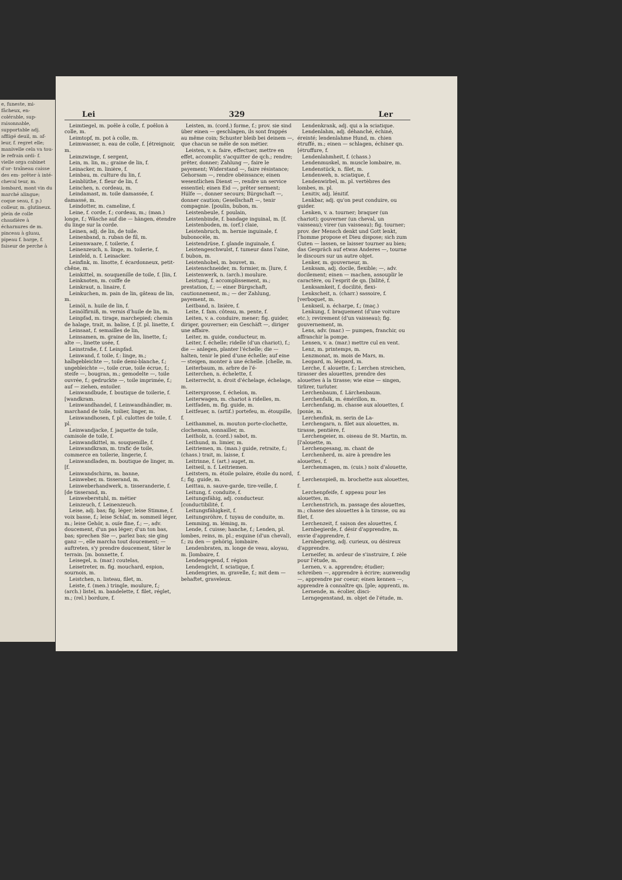e, funeste, mi- fâcheux, en- colérable, sup- raisonnable, supportable adj. affligé deuil, m. af- leur, f. regret elle; manivelle cela va tou- le refrain ordi- f. vielle orga cabinet d'or- traîneau caisse des em- prêter à inté- cheval teur, m. lombard, mont vin du marché alingue; coque seau, f. p.) colleur, m. glutineux. plein de colle chaudière à écharnures de m. pinceau à gluau, pipeau f. barge, f. faiseur de perche à
Lei 329 Ler
Leimtiegel, m. poêle à colle, f. poêlon à colle, m.
Leimtopf, m. pot à colle, m.
Leimwasser, n. eau de colle, f. [étreignoir, m.
Leimzwinge, f. sergent,
Lein, m. lin, m.; graine de lin, f.
Leinacker, m. linière, f.
Leinbau, m. culture du lin, f.
Leinblüthe, f. fleur de lin, f.
Leinchen, n. cordeau, m.
Leindamast, m. toile damassée, f. damassé, m.
Leindotter, m. cameline, f.
Leine, f. corde, f.; cordeau, m.; (man.) longe, f.; Wäsche auf die — hängen, étendre du linge sur la corde.
Leinen, adj. de lin, de toile.
Leinenband, n. ruban de fil, m.
Leinenwaare, f. toilerie, f.
Leinenzeuch, n. linge, m. toilerie, f.
Leinfeld, n. f. Leinacker.
Leinfink, m. linotte, f. écardonneux, petit-chêne, m.
Leinkittel, m. souquenille de toile, f. [lin, f.
Leinknoten, m. coiffe de
Leinkraut, n. linaire, f.
Leinkuchen, m. pain de lin, gâteau de lin, m.
Leinöl, n. huile de lin, f.
Leinölfirniß, m. vernis d'huile de lin, m.
Leinpfad, m. tirage, marchepied; chemin de halage, trait, m. balise, f. [f. pl. linette, f.
Leinsaat, f. semailles de lin,
Leinsamen, m. graine de lin, linette, f.; alte —, linette usée, f.
Leinstraße, f. f. Leinpfad.
Leinwand, f. toile, f.: linge, m.; halbgebleichte —, toile demi-blanche, f.; ungebleichte —, toile crue, toile écrue, f.; steife —, bougran, m.; gemodelte —, toile ouvrée, f.; gedruckte —, toile imprimée, f.; auf — ziehen, entoiler.
Leinwandbude, f. boutique de toilerie, f. [wandkram.
Leinwandhandel, f. Leinwandhändler, m. marchand de toile, toilier, linger, m.
Leinwandhosen, f. pl. culottes de toile, f. pl.
Leinwandjacke, f. jaquette de toile, camisole de toile, f.
Leinwandkittel, m. souquenille, f.
Leinwandkram, m. trafic de toile, commerce en toilerie, lingerie, f.
Leinwandladen, m. boutique de linger, m. [f.
Leinwandschirm, m. banne,
Leinweber, m. tisserand, m.
Leinweberhandwerk, n. tisseranderie, f. [de tisserand, m.
Leinweberstuhl, m. métier
Leinzeuch, f. Leinenzeuch.
Leise, adj. bas; fig. léger; leise Stimme, f. voix basse, f.; leise Schlaf, m. sommeil léger, m.; leise Gehör, n. ouïe fine, f.; —, adv. doucement, d'un pas léger; d'un ton bas, bas; sprechen Sie —, parlez bas; sie ging ganz —, elle marcha tout doucement; — auftreten, s'y prendre doucement, tâter le terrain. [m. bonnette, f.
Leisegel, n. (mar.) coutelas,
Leisetreter, m. fig. mouchard, espion, sournois, m.
Leistchen, n. listeau, filet, m.
Leiste, f. (men.) tringle, moulure, f.; (arch.) listel, m. bandelette, f. filet, réglet, m.; (rel.) bordure, f.
Leisten, m. (cord.) forme, f.; prov. sie sind über einen — geschlagen, ils sont frappés au même coin; Schuster bleib bei deinem —, que chacun se mêle de son métier.
Leisten, v. a. faire, effectuer, mettre en effet, accomplir, s'acquitter de qch.; rendre; prêter, donner; Zahlung —, faire le payement; Widerstand —, faire résistance; Gehorsam —, rendre obéissance; einen wesentlichen Dienst —, rendre un service essentiel; einen Eid —, prêter serment; Hülfe —, donner secours; Bürgschaft —, donner caution; Gesellschaft —, tenir compagnie. [poulin, bubon, m.
Leistenbeule, f. poulain,
Leistenbinde, f. bandage inguinal, m. [f.
Leistenboden, m. (orf.) claie,
Leistenbruch, m. hernie inguinale, f. bubonocèle, m.
Leistendrüse, f. glande inguinale, f.
Leistengeschwulst, f. tumeur dans l'aine, f. bubon, m.
Leistenhobel, m. bouvet, m.
Leistenschneider, m. formier, m. [lure, f.
Leistenwerk, n. (arch.) moulure.
Leistung, f. accomplissement, m.; prestation, f.; — einer Bürgschaft, cautionnement, m.; — der Zahlung, payement, m.
Leitband, n. lisière, f.
Leite, f. fam. côteau, m. pente, f.
Leiten, v. a. conduire, mener; fig. guider, diriger, gouverner; ein Geschäft —, diriger une affaire.
Leiter, m. guide, conducteur, m.
Leiter, f. échelle; ridelle (d'un chariot), f.; die — anlegen, planter l'échelle; die — halten, tenir le pied d'une échelle; auf eine — steigen, monter à une échelle. [chelle, m.
Leiterbaum, m. arbre de l'é-
Leiterchen, n. échelette, f.
Leiterrecht, n. droit d'échelage, échelage, m.
Leitersprosse, f. échelon, m.
Leiterwagen, m. chariot à ridelles, m.
Leitfaden, m. fig. guide, m.
Leitfeuer, n. (artif.) portefeu, m. étoupille, f.
Leithammel, m. mouton porte-clochette, clocheman, sonnailler, m.
Leitholz, n. (cord.) sabot, m.
Leithund, m. limier, m.
Leitriemen, m. (man.) guide, retraite, f.; (chass.) trait, m. laisse, f.
Leitrinne, f. (art.) auget, m.
Leitseil, n. f. Leitriemen.
Leitstern, m. étoile polaire, étoile du nord, f.; fig. guide, m.
Leittau, n. sauve-garde, tire-veille, f.
Leitung, f. conduite, f.
Leitungsfähig, adj. conducteur. [conductibilité, f.
Leitungsfähigkeit, f.
Leitungsröhre, f. tuyau de conduite, m.
Lemming, m. léming, m.
Lende, f. cuisse; hanche, f.; Lenden, pl. lombes, reins, m. pl.; esquine (d'un cheval), f.; zu den — gehörig, lombaire.
Lendenbraten, m. longe de veau, aloyau, m. [lombaire, f.
Lendengegend, f. région
Lendengicht, f. sciatique, f.
Lendengries, m. gravelle, f.; mit dem — behaftet, graveleux.
Lendenkrank, adj. qui a la sciatique.
Lendenlahm, adj. déhanché, échiné, éreinté; lendenlahme Hund, m. chien étruffé, m.; einen — schlagen, échiner qn. [étruffure, f.
Lendenlahmheit, f. (chass.)
Lendenmuskel, m. muscle lombaire, m.
Lendenstück, n. filet, m.
Lendenweh, n. sciatique, f.
Lendenwirbel, m. pl. vertèbres des lombes, m. pl.
Lenitiv, adj. lénitif.
Lenkbar, adj. qu'on peut conduire, ou guider.
Lenken, v. a. tourner; braquer (un chariot); gouverner (un cheval, un vaisseau); virer (un vaisseau); fig. tourner; prov. der Mensch denkt und Gott lenkt, l'homme propose et Dieu dispose; sich zum Guten — lassen, se laisser tourner au bien; das Gespräch auf etwas Anderes —, tourne le discours sur un autre objet.
Lenker, m. gouverneur, m.
Lenksam, adj. docile, flexible; —, adv. docilement; einen — machen, assouplir le caractère, ou l'esprit de qn. [bilité, f.
Lenksamkeit, f. docilité, flexi-
Lenkscheit, n. (charr.) sassoire, f. [verboquet, m.
Lenkseil, n. écharpe, f.; (maç.)
Lenkung, f. braquement (d'une voiture etc.); revirement (d'un vaisseau); fig. gouvernement, m.
Lens, adv. (mar.) — pumpen, franchir, ou affranchir la pompe.
Lensen, v. a. (mar.) mettre cul en vent.
Lenz, m. printemps, m.
Lenzmonat, m. mois de Mars, m.
Leopard, m. léopard, m.
Lerche, f. alouette, f.; Lerchen streichen, tirasser des alouettes, prendre des alouettes à la tirasse; wie eine — singen, tirlirer, turluter.
Lerchenbaum, f. Lärchenbaum.
Lerchenfalk, m. émérillon, m.
Lerchenfang, m. chasse aux alouettes, f. [ponie, m.
Lerchenfink, m. serin de La-
Lerchengarn, n. filet aux alouettes, m. tirasse, pentière, f.
Lerchengeier, m. oiseau de St. Martin, m. [l'alouette, m.
Lerchengesang, m. chant de
Lerchenherd, m. aire à prendre les alouettes, f.
Lerchenmagen, m. (cuis.) noix d'alouette, f.
Lerchenspieß, m. brochette aux alouettes, f.
Lerchenpfeife, f. appeau pour les alouettes, m.
Lerchenstrich, m. passage des alouettes, m.; chasse des alouettes à la tirasse, ou au filet, f.
Lerchenzeit, f. saison des alouettes, f.
Lernbegierde, f. désir d'apprendre, m. envie d'apprendre, f.
Lernbegierig, adj. curieux, ou désireux d'apprendre.
Lerneifer, m. ardeur de s'instruire, f. zèle pour l'étude, m.
Lernen, v. a. apprendre; étudier; schreiben —, apprendre à écrire; auswendig —, apprendre par coeur; einen kennen —, apprendre à connaître qn. [ple; apprenti, m.
Lernende, m. écolier, disci-
Lerngegenstand, m. objet de l'étude, m.